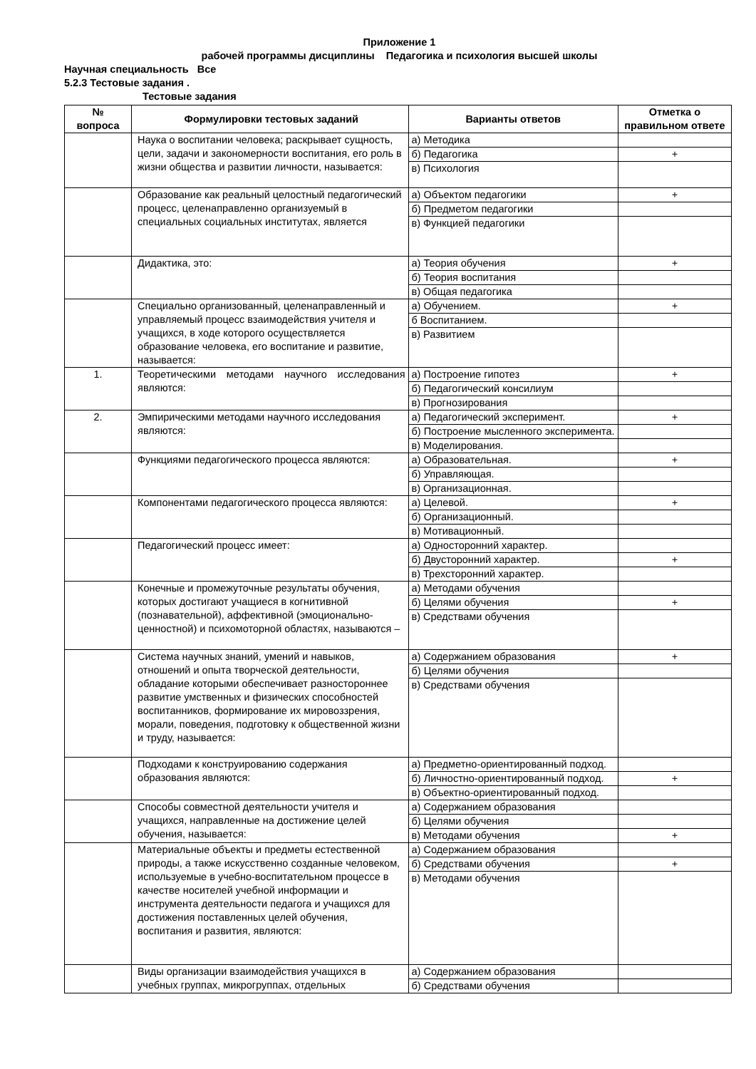Приложение 1
рабочей программы дисциплины Педагогика и психология высшей школы
Научная специальность Все
5.2.3 Тестовые задания .
Тестовые задания
| № вопроса | Формулировки тестовых заданий | Варианты ответов | Отметка о правильном ответе |
| --- | --- | --- | --- |
| | Наука о воспитании человека; раскрывает сущность, цели, задачи и закономерности воспитания, его роль в жизни общества и развитии личности, называется: | а) Методика | |
| | | б) Педагогика | + |
| | | в) Психология | |
| | Образование как реальный целостный педагогический процесс, целенаправленно организуемый в специальных социальных институтах, является | а) Объектом педагогики | + |
| | | б) Предметом педагогики | |
| | | в) Функцией педагогики | |
| | Дидактика, это: | а) Теория обучения | + |
| | | б) Теория воспитания | |
| | | в) Общая педагогика | |
| | Специально организованный, целенаправленный и управляемый процесс взаимодействия учителя и учащихся, в ходе которого осуществляется образование человека, его воспитание и развитие, называется: | а) Обучением. | + |
| | | б Воспитанием. | |
| | | в) Развитием | |
| 1. | Теоретическими методами научного исследования являются: | а) Построение гипотез | + |
| | | б) Педагогический консилиум | |
| | | в) Прогнозирования | |
| 2. | Эмпирическими методами научного исследования являются: | а) Педагогический эксперимент. | + |
| | | б) Построение мысленного эксперимента. | |
| | | в) Моделирования. | |
| | Функциями педагогического процесса являются: | а) Образовательная. | + |
| | | б) Управляющая. | |
| | | в) Организационная. | |
| | Компонентами педагогического процесса являются: | а) Целевой. | + |
| | | б) Организационный. | |
| | | в) Мотивационный. | |
| | Педагогический процесс имеет: | а) Односторонний характер. | |
| | | б) Двусторонний характер. | + |
| | | в) Трехсторонний характер. | |
| | Конечные и промежуточные результаты обучения, которых достигают учащиеся в когнитивной (познавательной), аффективной (эмоционально-ценностной) и психомоторной областях, называются – | а) Методами обучения | |
| | | б) Целями обучения | + |
| | | в) Средствами обучения | |
| | Система научных знаний, умений и навыков, отношений и опыта творческой деятельности, обладание которыми обеспечивает разностороннее развитие умственных и физических способностей воспитанников, формирование их мировоззрения, морали, поведения, подготовку к общественной жизни и труду, называется: | а) Содержанием образования | + |
| | | б) Целями обучения | |
| | | в) Средствами обучения | |
| | Подходами к конструированию содержания образования являются: | а) Предметно-ориентированный подход. | |
| | | б) Личностно-ориентированный подход. | + |
| | | в) Объектно-ориентированный подход. | |
| | Способы совместной деятельности учителя и учащихся, направленные на достижение целей обучения, называется: | а) Содержанием образования | |
| | | б) Целями обучения | |
| | | в) Методами обучения | + |
| | Материальные объекты и предметы естественной природы, а также искусственно созданные человеком, используемые в учебно-воспитательном процессе в качестве носителей учебной информации и инструмента деятельности педагога и учащихся для достижения поставленных целей обучения, воспитания и развития, являются: | а) Содержанием образования | |
| | | б) Средствами обучения | + |
| | | в) Методами обучения | |
| | Виды организации взаимодействия учащихся в учебных группах, микрогруппах, отдельных | а) Содержанием образования | |
| | | б) Средствами обучения | |